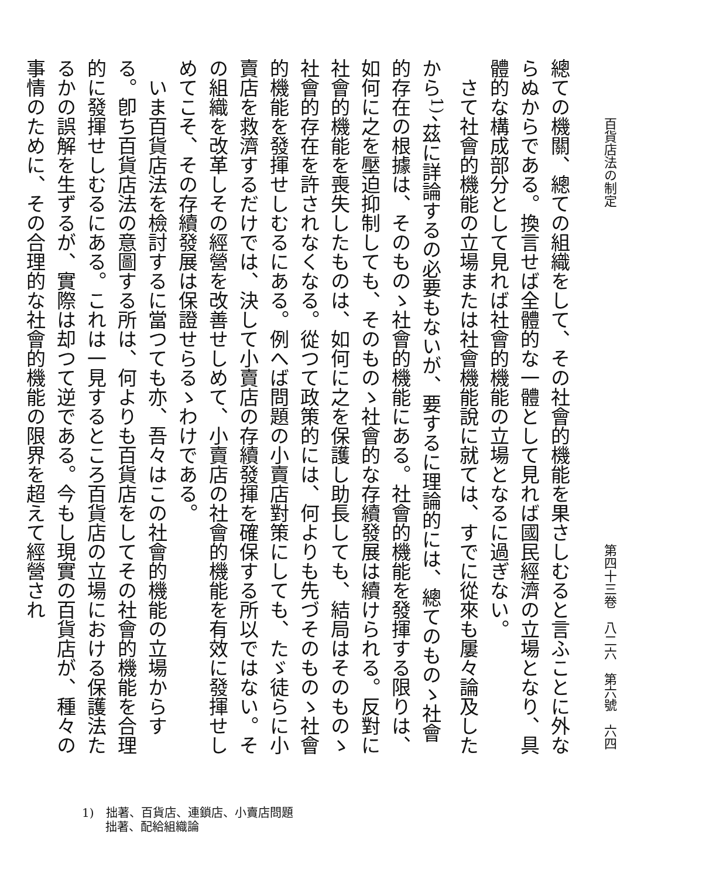百貨店法の制定 第四十三卷　八二六　第六號　六四
總ての機關、總ての組織をして、その社會的機能を果さしむると言ふことに外ならぬからである。換言せば全體的な一體として見れば國民經濟の立場となり、具體的な構成部分として見れば社會的機能の立場となるに過ぎない。
　さて社會的機能の立場または社會機能說に就ては、すでに從來も屢々論及したから<sup>1)</sup>、茲に詳論するの必要もないが、要するに理論的には、總てのものゝ社會的存在の根據は、そのものゝ社會的機能にある。社會的機能を發揮する限りは、如何に之を壓迫抑制しても、そのものゝ社會的な存續發展は續けられる。反對に社會的機能を喪失したものは、如何に之を保護し助長しても、結局はそのものゝ社會的存在を許されなくなる。從つて政策的には、何よりも先づそのものゝ社會的機能を發揮せしむるにある。例へば問題の小賣店對策にしても、たゞ徒らに小賣店を救濟するだけでは、決して小賣店の存續發揮を確保する所以ではない。その組織を改革しその經營を改善せしめて、小賣店の社會的機能を有效に發揮せしめてこそ、その存續發展は保證せらるゝわけである。
　いま百貨店法を檢討するに當つても亦、吾々はこの社會的機能の立場からする。卽ち百貨店法の意圖する所は、何よりも百貨店をしてその社會的機能を合理的に發揮せしむるにある。これは一見するところ百貨店の立場における保護法たるかの誤解を生ずるが、實際は却つて逆である。今もし現實の百貨店が、種々の事情のために、その合理的な社會的機能の限界を超えて經營され
1)　拙著、百貨店、連鎖店、小賣店問題
　　拙著、配給組織論